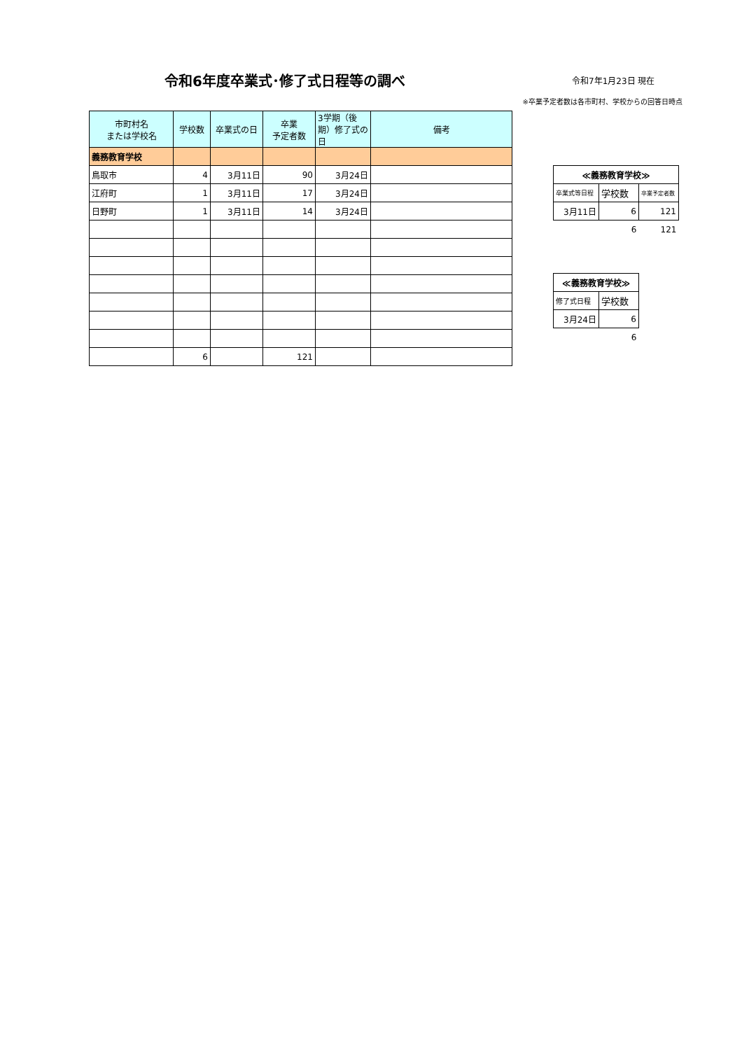令和6年度卒業式･修了式日程等の調べ
令和7年1月23日 現在
※卒業予定者数は各市町村、学校からの回答日時点
| 市町村名 または学校名 | 学校数 | 卒業式の日 | 卒業 予定者数 | 3学期（後期）修了式の日 | 備考 |
| --- | --- | --- | --- | --- | --- |
| 義務教育学校 | | | | | |
| 鳥取市 | 4 | 3月11日 | 90 | 3月24日 | |
| 江府町 | 1 | 3月11日 | 17 | 3月24日 | |
| 日野町 | 1 | 3月11日 | 14 | 3月24日 | |
| | 6 | | 121 | | |
| ≪義務教育学校≫ | | |
| --- | --- | --- |
| 卒業式等日程 | 学校数 | 卒業予定者数 |
| 3月11日 | 6 | 121 |
| | 6 | 121 |
| ≪義務教育学校≫ | |
| --- | --- |
| 修了式日程 | 学校数 |
| 3月24日 | 6 |
| | 6 |